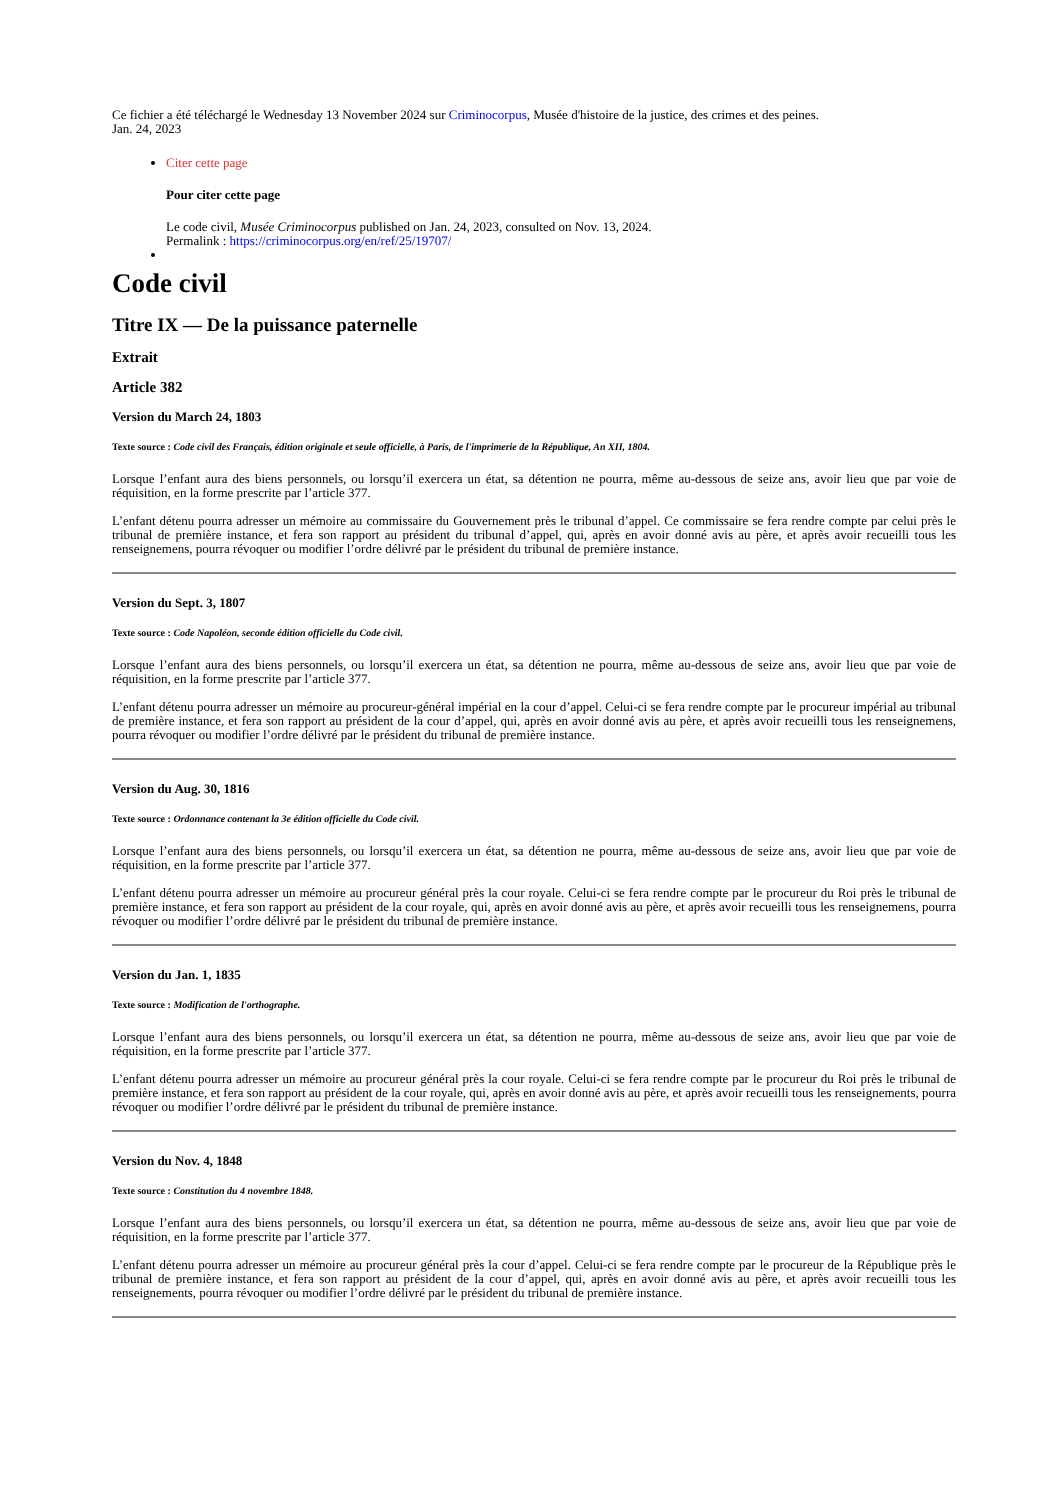Ce fichier a été téléchargé le Wednesday 13 November 2024 sur Criminocorpus, Musée d'histoire de la justice, des crimes et des peines.
Jan. 24, 2023
Citer cette page
Pour citer cette page
Le code civil, Musée Criminocorpus published on Jan. 24, 2023, consulted on Nov. 13, 2024.
Permalink : https://criminocorpus.org/en/ref/25/19707/
Code civil
Titre IX — De la puissance paternelle
Extrait
Article 382
Version du March 24, 1803
Texte source : Code civil des Français, édition originale et seule officielle, à Paris, de l'imprimerie de la République, An XII, 1804.
Lorsque l’enfant aura des biens personnels, ou lorsqu’il exercera un état, sa détention ne pourra, même au-dessous de seize ans, avoir lieu que par voie de réquisition, en la forme prescrite par l’article 377.
L’enfant détenu pourra adresser un mémoire au commissaire du Gouvernement près le tribunal d’appel. Ce commissaire se fera rendre compte par celui près le tribunal de première instance, et fera son rapport au président du tribunal d’appel, qui, après en avoir donné avis au père, et après avoir recueilli tous les renseignemens, pourra révoquer ou modifier l’ordre délivré par le président du tribunal de première instance.
Version du Sept. 3, 1807
Texte source : Code Napoléon, seconde édition officielle du Code civil.
Lorsque l’enfant aura des biens personnels, ou lorsqu’il exercera un état, sa détention ne pourra, même au-dessous de seize ans, avoir lieu que par voie de réquisition, en la forme prescrite par l’article 377.
L’enfant détenu pourra adresser un mémoire au procureur-général impérial en la cour d’appel. Celui-ci se fera rendre compte par le procureur impérial au tribunal de première instance, et fera son rapport au président de la cour d’appel, qui, après en avoir donné avis au père, et après avoir recueilli tous les renseignemens, pourra révoquer ou modifier l’ordre délivré par le président du tribunal de première instance.
Version du Aug. 30, 1816
Texte source : Ordonnance contenant la 3e édition officielle du Code civil.
Lorsque l’enfant aura des biens personnels, ou lorsqu’il exercera un état, sa détention ne pourra, même au-dessous de seize ans, avoir lieu que par voie de réquisition, en la forme prescrite par l’article 377.
L’enfant détenu pourra adresser un mémoire au procureur général près la cour royale. Celui-ci se fera rendre compte par le procureur du Roi près le tribunal de première instance, et fera son rapport au président de la cour royale, qui, après en avoir donné avis au père, et après avoir recueilli tous les renseignemens, pourra révoquer ou modifier l’ordre délivré par le président du tribunal de première instance.
Version du Jan. 1, 1835
Texte source : Modification de l'orthographe.
Lorsque l’enfant aura des biens personnels, ou lorsqu’il exercera un état, sa détention ne pourra, même au-dessous de seize ans, avoir lieu que par voie de réquisition, en la forme prescrite par l’article 377.
L’enfant détenu pourra adresser un mémoire au procureur général près la cour royale. Celui-ci se fera rendre compte par le procureur du Roi près le tribunal de première instance, et fera son rapport au président de la cour royale, qui, après en avoir donné avis au père, et après avoir recueilli tous les renseignements, pourra révoquer ou modifier l’ordre délivré par le président du tribunal de première instance.
Version du Nov. 4, 1848
Texte source : Constitution du 4 novembre 1848.
Lorsque l’enfant aura des biens personnels, ou lorsqu’il exercera un état, sa détention ne pourra, même au-dessous de seize ans, avoir lieu que par voie de réquisition, en la forme prescrite par l’article 377.
L’enfant détenu pourra adresser un mémoire au procureur général près la cour d’appel. Celui-ci se fera rendre compte par le procureur de la République près le tribunal de première instance, et fera son rapport au président de la cour d’appel, qui, après en avoir donné avis au père, et après avoir recueilli tous les renseignements, pourra révoquer ou modifier l’ordre délivré par le président du tribunal de première instance.